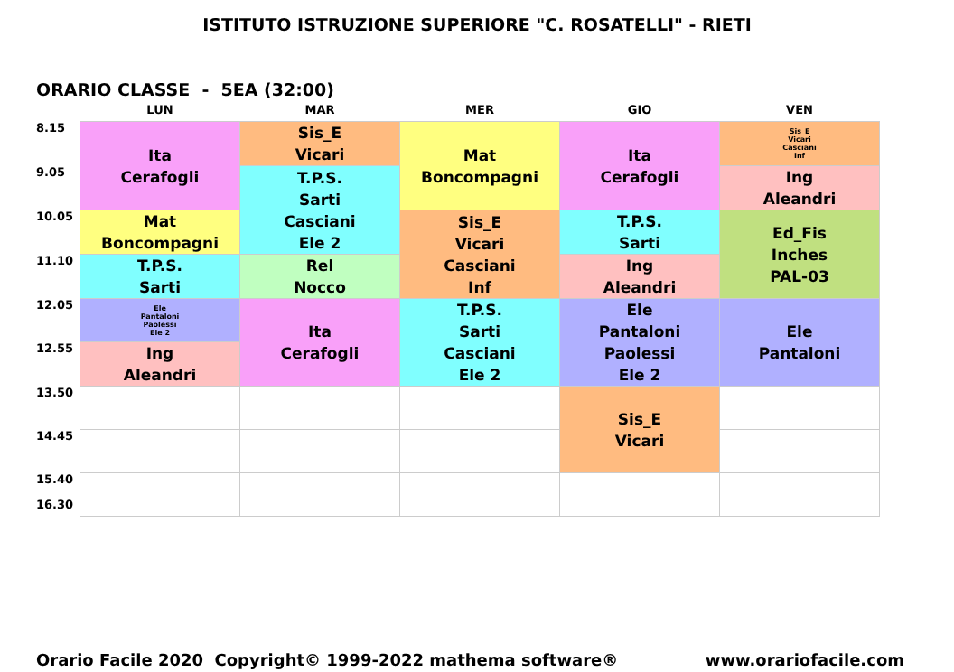ISTITUTO ISTRUZIONE SUPERIORE "C. ROSATELLI" - RIETI
ORARIO CLASSE - 5EA (32:00)
| | LUN | MAR | MER | GIO | VEN |
| --- | --- | --- | --- | --- | --- |
| 8.15 | Ita Cerafogli | Sis_E Vicari | Mat Boncompagni | Ita Cerafogli | Sis_E Vicari Casciani Inf |
| 9.05 | | T.P.S. Sarti Casciani Ele 2 | | | Ing Aleandri |
| 10.05 | Mat Boncompagni | | Sis_E Vicari Casciani Inf | T.P.S. Sarti | Ed_Fis Inches PAL-03 |
| 11.10 | T.P.S. Sarti | Rel Nocco | | Ing Aleandri | |
| 12.05 | Ele Pantaloni Paolessi Ele 2 | Ita Cerafogli | T.P.S. Sarti Casciani Ele 2 | Ele Pantaloni Paolessi Ele 2 | Ele Pantaloni |
| 12.55 | Ing Aleandri | | | | |
| 13.50 | | | | Sis_E Vicari | |
| 14.45 | | | | | |
| 15.40 16.30 | | | | | |
Orario Facile 2020 Copyright© 1999-2022 mathema software® www.orariofacile.com